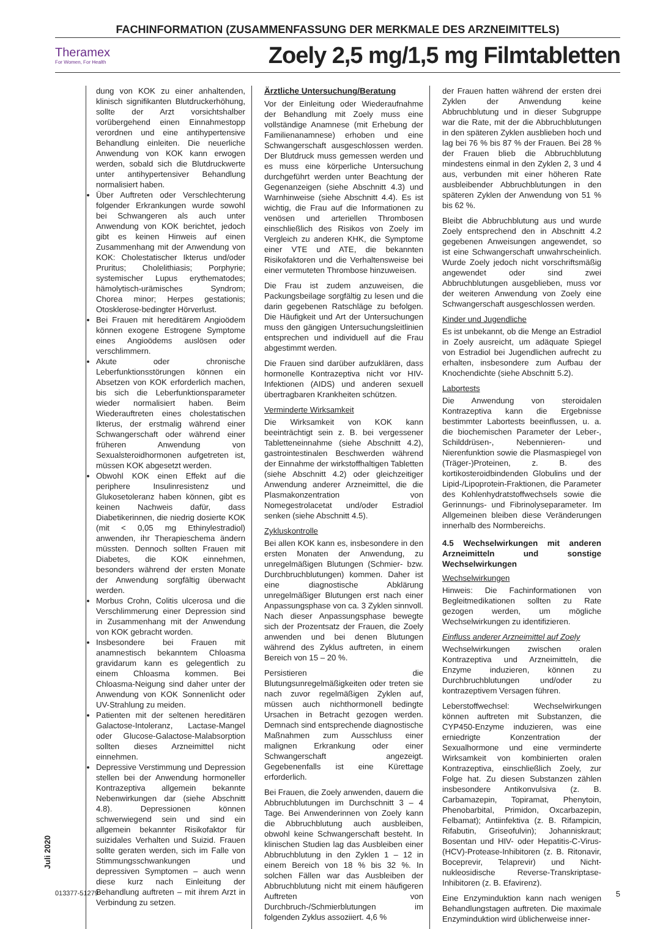FACHINFORMATION (ZUSAMMENFASSUNG DER MERKMALE DES ARZNEIMITTELS)
Theramex
For Women, For Health
Zoely 2,5 mg/1,5 mg Filmtabletten
dung von KOK zu einer anhaltenden, klinisch signifikanten Blutdruckerhöhung, sollte der Arzt vorsichtshalber vorübergehend einen Einnahmestopp verordnen und eine antihypertensive Behandlung einleiten. Die neuerliche Anwendung von KOK kann erwogen werden, sobald sich die Blutdruckwerte unter antihypertensiver Behandlung normalisiert haben.
Über Auftreten oder Verschlechterung folgender Erkrankungen wurde sowohl bei Schwangeren als auch unter Anwendung von KOK berichtet, jedoch gibt es keinen Hinweis auf einen Zusammenhang mit der Anwendung von KOK: Cholestatischer Ikterus und/oder Pruritus; Cholelithiasis; Porphyrie; systemischer Lupus erythematodes; hämolytisch-urämisches Syndrom; Chorea minor; Herpes gestationis; Otosklerose-bedingter Hörverlust.
Bei Frauen mit hereditärem Angioödem können exogene Estrogene Symptome eines Angioödems auslösen oder verschlimmern.
Akute oder chronische Leberfunktionsstörungen können ein Absetzen von KOK erforderlich machen, bis sich die Leberfunktionsparameter wieder normalisiert haben. Beim Wiederauftreten eines cholestatischen Ikterus, der erstmalig während einer Schwangerschaft oder während einer früheren Anwendung von Sexualsteroidhormonen aufgetreten ist, müssen KOK abgesetzt werden.
Obwohl KOK einen Effekt auf die periphere Insulinresistenz und Glukosetoleranz haben können, gibt es keinen Nachweis dafür, dass Diabetikerinnen, die niedrig dosierte KOK (mit < 0,05 mg Ethinylestradiol) anwenden, ihr Therapieschema ändern müssten. Dennoch sollten Frauen mit Diabetes, die KOK einnehmen, besonders während der ersten Monate der Anwendung sorgfältig überwacht werden.
Morbus Crohn, Colitis ulcerosa und die Verschlimmerung einer Depression sind in Zusammenhang mit der Anwendung von KOK gebracht worden.
Insbesondere bei Frauen mit anamnestisch bekanntem Chloasma gravidarum kann es gelegentlich zu einem Chloasma kommen. Bei Chloasma-Neigung sind daher unter der Anwendung von KOK Sonnenlicht oder UV-Strahlung zu meiden.
Patienten mit der seltenen hereditären Galactose-Intoleranz, Lactase-Mangel oder Glucose-Galactose-Malabsorption sollten dieses Arzneimittel nicht einnehmen.
Depressive Verstimmung und Depression stellen bei der Anwendung hormoneller Kontrazeptiva allgemein bekannte Nebenwirkungen dar (siehe Abschnitt 4.8). Depressionen können schwerwiegend sein und sind ein allgemein bekannter Risikofaktor für suizidales Verhalten und Suizid. Frauen sollte geraten werden, sich im Falle von Stimmungsschwankungen und depressiven Symptomen – auch wenn diese kurz nach Einleitung der Behandlung auftreten – mit ihrem Arzt in Verbindung zu setzen.
Ärztliche Untersuchung/Beratung
Vor der Einleitung oder Wiederaufnahme der Behandlung mit Zoely muss eine vollständige Anamnese (mit Erhebung der Familienanamnese) erhoben und eine Schwangerschaft ausgeschlossen werden. Der Blutdruck muss gemessen werden und es muss eine körperliche Untersuchung durchgeführt werden unter Beachtung der Gegenanzeigen (siehe Abschnitt 4.3) und Warnhinweise (siehe Abschnitt 4.4). Es ist wichtig, die Frau auf die Informationen zu venösen und arteriellen Thrombosen einschließlich des Risikos von Zoely im Vergleich zu anderen KHK, die Symptome einer VTE und ATE, die bekannten Risikofaktoren und die Verhaltensweise bei einer vermuteten Thrombose hinzuweisen.
Die Frau ist zudem anzuweisen, die Packungsbeilage sorgfältig zu lesen und die darin gegebenen Ratschläge zu befolgen. Die Häufigkeit und Art der Untersuchungen muss den gängigen Untersuchungsleitlinien entsprechen und individuell auf die Frau abgestimmt werden.
Die Frauen sind darüber aufzuklären, dass hormonelle Kontrazeptiva nicht vor HIV-Infektionen (AIDS) und anderen sexuell übertragbaren Krankheiten schützen.
Verminderte Wirksamkeit
Die Wirksamkeit von KOK kann beeinträchtigt sein z. B. bei vergessener Tabletteneinnahme (siehe Abschnitt 4.2), gastrointestinalen Beschwerden während der Einnahme der wirkstoffhaltigen Tabletten (siehe Abschnitt 4.2) oder gleichzeitiger Anwendung anderer Arzneimittel, die die Plasmakonzentration von Nomegestrolacetat und/oder Estradiol senken (siehe Abschnitt 4.5).
Zykluskontrolle
Bei allen KOK kann es, insbesondere in den ersten Monaten der Anwendung, zu unregelmäßigen Blutungen (Schmier- bzw. Durchbruchblutungen) kommen. Daher ist eine diagnostische Abklärung unregelmäßiger Blutungen erst nach einer Anpassungsphase von ca. 3 Zyklen sinnvoll. Nach dieser Anpassungsphase bewegte sich der Prozentsatz der Frauen, die Zoely anwenden und bei denen Blutungen während des Zyklus auftreten, in einem Bereich von 15 – 20 %.
Persistieren die Blutungsunregelmäßigkeiten oder treten sie nach zuvor regelmäßigen Zyklen auf, müssen auch nichthormonell bedingte Ursachen in Betracht gezogen werden. Demnach sind entsprechende diagnostische Maßnahmen zum Ausschluss einer malignen Erkrankung oder einer Schwangerschaft angezeigt. Gegebenenfalls ist eine Kürettage erforderlich.
Bei Frauen, die Zoely anwenden, dauern die Abbruchblutungen im Durchschnitt 3 – 4 Tage. Bei Anwenderinnen von Zoely kann die Abbruchblutung auch ausbleiben, obwohl keine Schwangerschaft besteht. In klinischen Studien lag das Ausbleiben einer Abbruchblutung in den Zyklen 1 – 12 in einem Bereich von 18 % bis 32 %. In solchen Fällen war das Ausbleiben der Abbruchblutung nicht mit einem häufigeren Auftreten von Durchbruch-/Schmierblutungen im folgenden Zyklus assoziiert. 4,6 %
der Frauen hatten während der ersten drei Zyklen der Anwendung keine Abbruchblutung und in dieser Subgruppe war die Rate, mit der die Abbruchblutungen in den späteren Zyklen ausblieben hoch und lag bei 76 % bis 87 % der Frauen. Bei 28 % der Frauen blieb die Abbruchblutung mindestens einmal in den Zyklen 2, 3 und 4 aus, verbunden mit einer höheren Rate ausbleibender Abbruchblutungen in den späteren Zyklen der Anwendung von 51 % bis 62 %.
Bleibt die Abbruchblutung aus und wurde Zoely entsprechend den in Abschnitt 4.2 gegebenen Anweisungen angewendet, so ist eine Schwangerschaft unwahrscheinlich. Wurde Zoely jedoch nicht vorschriftsmäßig angewendet oder sind zwei Abbruchblutungen ausgeblieben, muss vor der weiteren Anwendung von Zoely eine Schwangerschaft ausgeschlossen werden.
Kinder und Jugendliche
Es ist unbekannt, ob die Menge an Estradiol in Zoely ausreicht, um adäquate Spiegel von Estradiol bei Jugendlichen aufrecht zu erhalten, insbesondere zum Aufbau der Knochendichte (siehe Abschnitt 5.2).
Labortests
Die Anwendung von steroidalen Kontrazeptiva kann die Ergebnisse bestimmter Labortests beeinflussen, u. a. die biochemischen Parameter der Leber-, Schilddrüsen-, Nebennieren- und Nierenfunktion sowie die Plasmaspiegel von (Träger-)Proteinen, z. B. des kortikosteroidbindenden Globulins und der Lipid-/Lipoprotein-Fraktionen, die Parameter des Kohlenhydratstoffwechsels sowie die Gerinnungs- und Fibrinolyseparameter. Im Allgemeinen bleiben diese Veränderungen innerhalb des Normbereichs.
4.5 Wechselwirkungen mit anderen Arzneimitteln und sonstige Wechselwirkungen
Wechselwirkungen
Hinweis: Die Fachinformationen von Begleitmedikationen sollten zu Rate gezogen werden, um mögliche Wechselwirkungen zu identifizieren.
Einfluss anderer Arzneimittel auf Zoely
Wechselwirkungen zwischen oralen Kontrazeptiva und Arzneimitteln, die Enzyme induzieren, können zu Durchbruchblutungen und/oder zu kontrazeptivem Versagen führen.
Leberstoffwechsel: Wechselwirkungen können auftreten mit Substanzen, die CYP450-Enzyme induzieren, was eine erniedrigte Konzentration der Sexualhormone und eine verminderte Wirksamkeit von kombinierten oralen Kontrazeptiva, einschließlich Zoely, zur Folge hat. Zu diesen Substanzen zählen insbesondere Antikonvulsiva (z. B. Carbamazepin, Topiramat, Phenytoin, Phenobarbital, Primidon, Oxcarbazepin, Felbamat); Antiinfektiva (z. B. Rifampicin, Rifabutin, Griseofulvin); Johanniskraut; Bosentan und HIV- oder Hepatitis-C-Virus-(HCV)-Protease-Inhibitoren (z. B. Ritonavir, Boceprevir, Telaprevir) und Nicht-nukleosidische Reverse-Transkriptase-Inhibitoren (z. B. Efavirenz).
Eine Enzyminduktion kann nach wenigen Behandlungstagen auftreten. Die maximale Enzyminduktion wird üblicherweise inner-
Juli 2020
013377-51279 5